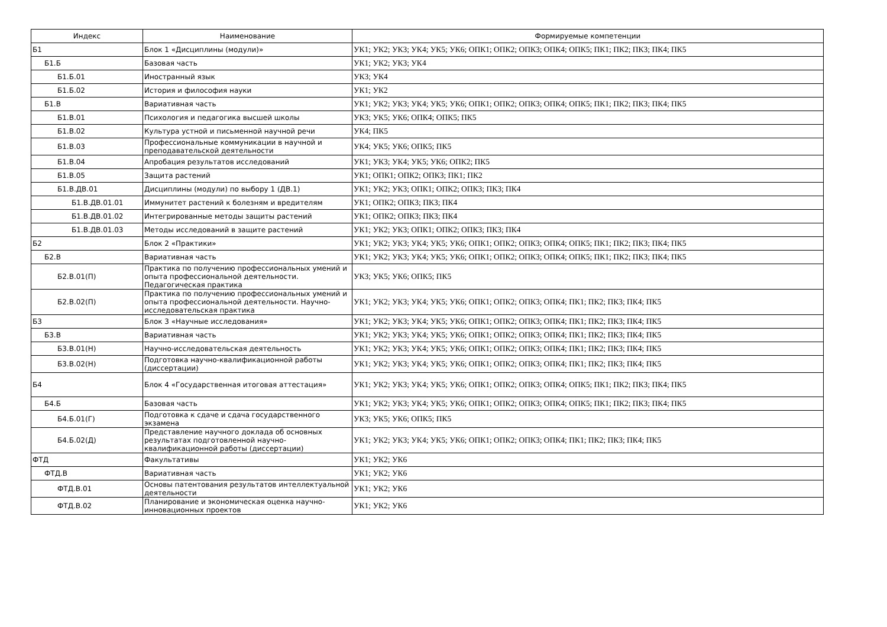| Индекс | Наименование | Формируемые компетенции |
| --- | --- | --- |
| Б1 | Блок 1 «Дисциплины (модули)» | УК1; УК2; УК3; УК4; УК5; УК6; ОПК1; ОПК2; ОПК3; ОПК4; ОПК5; ПК1; ПК2; ПК3; ПК4; ПК5 |
| Б1.Б | Базовая часть | УК1; УК2; УК3; УК4 |
| Б1.Б.01 | Иностранный язык | УК3; УК4 |
| Б1.Б.02 | История и философия науки | УК1; УК2 |
| Б1.В | Вариативная часть | УК1; УК2; УК3; УК4; УК5; УК6; ОПК1; ОПК2; ОПК3; ОПК4; ОПК5; ПК1; ПК2; ПК3; ПК4; ПК5 |
| Б1.В.01 | Психология и педагогика высшей школы | УК3; УК5; УК6; ОПК4; ОПК5; ПК5 |
| Б1.В.02 | Культура устной и письменной научной речи | УК4; ПК5 |
| Б1.В.03 | Профессиональные коммуникации в научной и преподавательской деятельности | УК4; УК5; УК6; ОПК5; ПК5 |
| Б1.В.04 | Апробация результатов исследований | УК1; УК3; УК4; УК5; УК6; ОПК2; ПК5 |
| Б1.В.05 | Защита растений | УК1; ОПК1; ОПК2; ОПК3; ПК1; ПК2 |
| Б1.В.ДВ.01 | Дисциплины (модули) по выбору 1 (ДВ.1) | УК1; УК2; УК3; ОПК1; ОПК2; ОПК3; ПК3; ПК4 |
| Б1.В.ДВ.01.01 | Иммунитет растений к болезням и вредителям | УК1; ОПК2; ОПК3; ПК3; ПК4 |
| Б1.В.ДВ.01.02 | Интегрированные методы защиты растений | УК1; ОПК2; ОПК3; ПК3; ПК4 |
| Б1.В.ДВ.01.03 | Методы исследований в защите растений | УК1; УК2; УК3; ОПК1; ОПК2; ОПК3; ПК3; ПК4 |
| Б2 | Блок 2 «Практики» | УК1; УК2; УК3; УК4; УК5; УК6; ОПК1; ОПК2; ОПК3; ОПК4; ОПК5; ПК1; ПК2; ПК3; ПК4; ПК5 |
| Б2.В | Вариативная часть | УК1; УК2; УК3; УК4; УК5; УК6; ОПК1; ОПК2; ОПК3; ОПК4; ОПК5; ПК1; ПК2; ПК3; ПК4; ПК5 |
| Б2.В.01(П) | Практика по получению профессиональных умений и опыта профессиональной деятельности. Педагогическая практика | УК3; УК5; УК6; ОПК5; ПК5 |
| Б2.В.02(П) | Практика по получению профессиональных умений и опыта профессиональной деятельности. Научно-исследовательская практика | УК1; УК2; УК3; УК4; УК5; УК6; ОПК1; ОПК2; ОПК3; ОПК4; ПК1; ПК2; ПК3; ПК4; ПК5 |
| Б3 | Блок 3 «Научные исследования» | УК1; УК2; УК3; УК4; УК5; УК6; ОПК1; ОПК2; ОПК3; ОПК4; ПК1; ПК2; ПК3; ПК4; ПК5 |
| Б3.В | Вариативная часть | УК1; УК2; УК3; УК4; УК5; УК6; ОПК1; ОПК2; ОПК3; ОПК4; ПК1; ПК2; ПК3; ПК4; ПК5 |
| Б3.В.01(Н) | Научно-исследовательская деятельность | УК1; УК2; УК3; УК4; УК5; УК6; ОПК1; ОПК2; ОПК3; ОПК4; ПК1; ПК2; ПК3; ПК4; ПК5 |
| Б3.В.02(Н) | Подготовка научно-квалификационной работы (диссертации) | УК1; УК2; УК3; УК4; УК5; УК6; ОПК1; ОПК2; ОПК3; ОПК4; ПК1; ПК2; ПК3; ПК4; ПК5 |
| Б4 | Блок 4 «Государственная итоговая аттестация» | УК1; УК2; УК3; УК4; УК5; УК6; ОПК1; ОПК2; ОПК3; ОПК4; ОПК5; ПК1; ПК2; ПК3; ПК4; ПК5 |
| Б4.Б | Базовая часть | УК1; УК2; УК3; УК4; УК5; УК6; ОПК1; ОПК2; ОПК3; ОПК4; ОПК5; ПК1; ПК2; ПК3; ПК4; ПК5 |
| Б4.Б.01(Г) | Подготовка к сдаче и сдача государственного экзамена | УК3; УК5; УК6; ОПК5; ПК5 |
| Б4.Б.02(Д) | Представление научного доклада об основных результатах подготовленной научно-квалификационной работы (диссертации) | УК1; УК2; УК3; УК4; УК5; УК6; ОПК1; ОПК2; ОПК3; ОПК4; ПК1; ПК2; ПК3; ПК4; ПК5 |
| ФТД | Факультативы | УК1; УК2; УК6 |
| ФТД.В | Вариативная часть | УК1; УК2; УК6 |
| ФТД.В.01 | Основы патентования результатов интеллектуальной деятельности | УК1; УК2; УК6 |
| ФТД.В.02 | Планирование и экономическая оценка научно-инновационных проектов | УК1; УК2; УК6 |